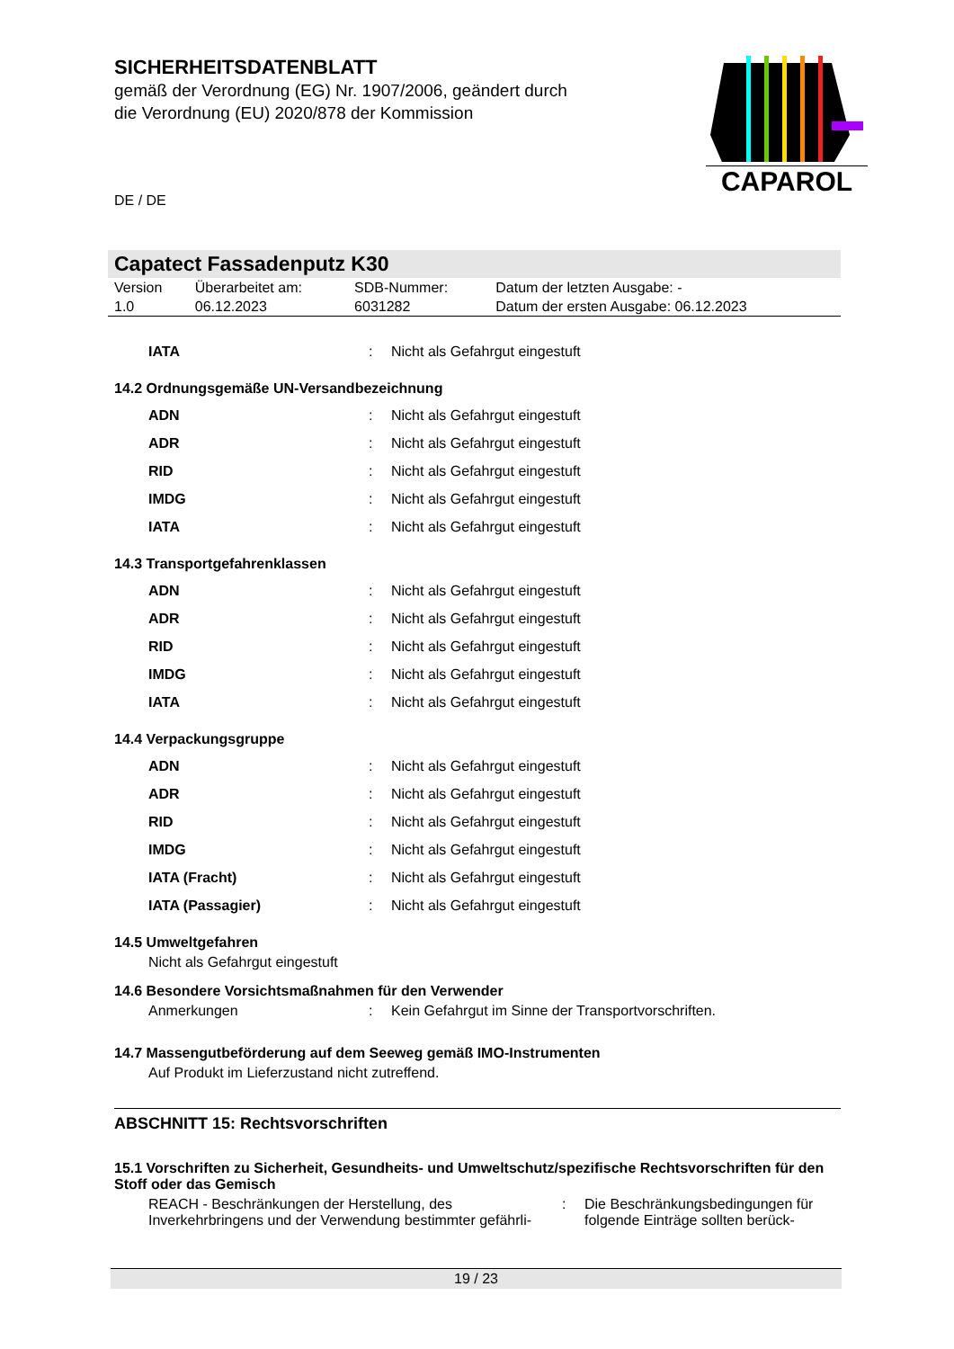SICHERHEITSDATENBLATT
gemäß der Verordnung (EG) Nr. 1907/2006, geändert durch die Verordnung (EU) 2020/878 der Kommission
DE / DE
CAPAROL
Capatect Fassadenputz K30
| Version 1.0 | Überarbeitet am: 06.12.2023 | SDB-Nummer: 6031282 | Datum der letzten Ausgabe: - Datum der ersten Ausgabe: 06.12.2023 |
| IATA | : | Nicht als Gefahrgut eingestuft |
14.2 Ordnungsgemäße UN-Versandbezeichnung
| ADN | : | Nicht als Gefahrgut eingestuft |
| ADR | : | Nicht als Gefahrgut eingestuft |
| RID | : | Nicht als Gefahrgut eingestuft |
| IMDG | : | Nicht als Gefahrgut eingestuft |
| IATA | : | Nicht als Gefahrgut eingestuft |
14.3 Transportgefahrenklassen
| ADN | : | Nicht als Gefahrgut eingestuft |
| ADR | : | Nicht als Gefahrgut eingestuft |
| RID | : | Nicht als Gefahrgut eingestuft |
| IMDG | : | Nicht als Gefahrgut eingestuft |
| IATA | : | Nicht als Gefahrgut eingestuft |
14.4 Verpackungsgruppe
| ADN | : | Nicht als Gefahrgut eingestuft |
| ADR | : | Nicht als Gefahrgut eingestuft |
| RID | : | Nicht als Gefahrgut eingestuft |
| IMDG | : | Nicht als Gefahrgut eingestuft |
| IATA (Fracht) | : | Nicht als Gefahrgut eingestuft |
| IATA (Passagier) | : | Nicht als Gefahrgut eingestuft |
14.5 Umweltgefahren
Nicht als Gefahrgut eingestuft
14.6 Besondere Vorsichtsmaßnahmen für den Verwender
| Anmerkungen | : | Kein Gefahrgut im Sinne der Transportvorschriften. |
14.7 Massengutbeförderung auf dem Seeweg gemäß IMO-Instrumenten
Auf Produkt im Lieferzustand nicht zutreffend.
ABSCHNITT 15: Rechtsvorschriften
15.1 Vorschriften zu Sicherheit, Gesundheits- und Umweltschutz/spezifische Rechtsvorschriften für den Stoff oder das Gemisch
| REACH - Beschränkungen der Herstellung, des Inverkehrbringens und der Verwendung bestimmter gefährli- | : | Die Beschränkungsbedingungen für folgende Einträge sollten berück- |
19 / 23